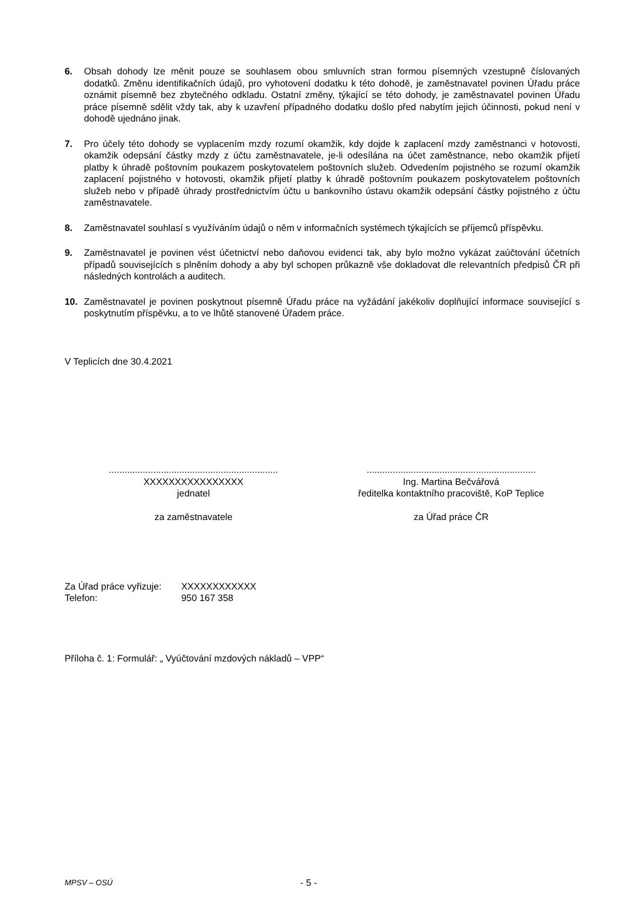6. Obsah dohody lze měnit pouze se souhlasem obou smluvních stran formou písemných vzestupně číslovaných dodatků. Změnu identifikačních údajů, pro vyhotovení dodatku k této dohodě, je zaměstnavatel povinen Úřadu práce oznámit písemně bez zbytečného odkladu. Ostatní změny, týkající se této dohody, je zaměstnavatel povinen Úřadu práce písemně sdělit vždy tak, aby k uzavření případného dodatku došlo před nabytím jejich účinnosti, pokud není v dohodě ujednáno jinak.
7. Pro účely této dohody se vyplacením mzdy rozumí okamžik, kdy dojde k zaplacení mzdy zaměstnanci v hotovosti, okamžik odepsání částky mzdy z účtu zaměstnavatele, je-li odesílána na účet zaměstnance, nebo okamžik přijetí platby k úhradě poštovním poukazem poskytovatelem poštovních služeb. Odvedením pojistného se rozumí okamžik zaplacení pojistného v hotovosti, okamžik přijetí platby k úhradě poštovním poukazem poskytovatelem poštovních služeb nebo v případě úhrady prostřednictvím účtu u bankovního ústavu okamžik odepsání částky pojistného z účtu zaměstnavatele.
8. Zaměstnavatel souhlasí s využíváním údajů o něm v informačních systémech týkajících se příjemců příspěvku.
9. Zaměstnavatel je povinen vést účetnictví nebo daňovou evidenci tak, aby bylo možno vykázat zaúčtování účetních případů souvisejících s plněním dohody a aby byl schopen průkazně vše dokladovat dle relevantních předpisů ČR při následných kontrolách a auditech.
10. Zaměstnavatel je povinen poskytnout písemně Úřadu práce na vyžádání jakékoliv doplňující informace související s poskytnutím příspěvku, a to ve lhůtě stanovené Úřadem práce.
V Teplicích dne 30.4.2021
.................................................................
XXXXXXXXXXXXXXXX
jednatel
za zaměstnavatele
.................................................................
Ing. Martina Bečvářová
ředitelka kontaktního pracoviště, KoP Teplice
za Úřad práce ČR
Za Úřad práce vyřizuje:
XXXXXXXXXXXX
Telefon:
950 167 358
Příloha č. 1: Formulář: „ Vyúčtování mzdových nákladů – VPP“
MPSV – OSÚ
- 5 -